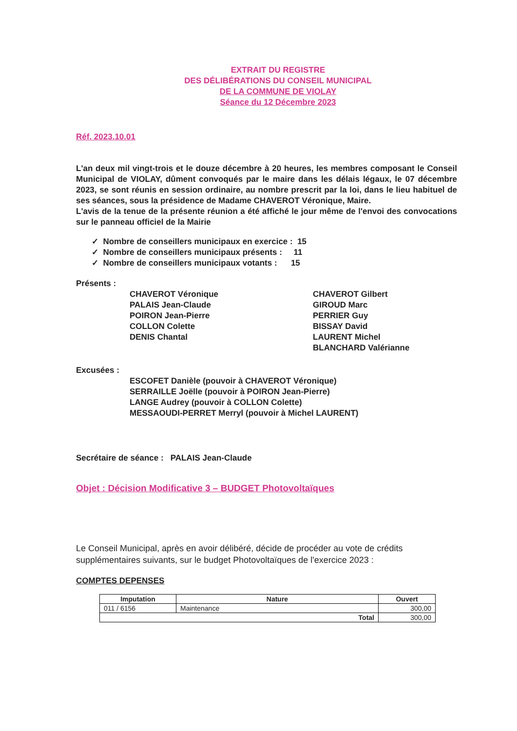EXTRAIT DU REGISTRE
DES DÉLIBÉRATIONS DU CONSEIL MUNICIPAL
DE LA COMMUNE DE VIOLAY
Séance du 12 Décembre 2023
Réf. 2023.10.01
L'an deux mil vingt-trois et le douze décembre à 20 heures, les membres composant le Conseil Municipal de VIOLAY, dûment convoqués par le maire dans les délais légaux, le 07 décembre 2023, se sont réunis en session ordinaire, au nombre prescrit par la loi, dans le lieu habituel de ses séances, sous la présidence de Madame CHAVEROT Véronique, Maire.
L'avis de la tenue de la présente réunion a été affiché le jour même de l'envoi des convocations sur le panneau officiel de la Mairie
✓ Nombre de conseillers municipaux en exercice : 15
✓ Nombre de conseillers municipaux présents : 11
✓ Nombre de conseillers municipaux votants : 15
Présents :
CHAVEROT Véronique
PALAIS Jean-Claude
POIRON Jean-Pierre
COLLON Colette
DENIS Chantal
CHAVEROT Gilbert
GIROUD Marc
PERRIER Guy
BISSAY David
LAURENT Michel
BLANCHARD Valérianne
Excusées :
ESCOFET Danièle (pouvoir à CHAVEROT Véronique)
SERRAILLE Joëlle (pouvoir à POIRON Jean-Pierre)
LANGE Audrey (pouvoir à COLLON Colette)
MESSAOUDI-PERRET Merryl (pouvoir à Michel LAURENT)
Secrétaire de séance : PALAIS Jean-Claude
Objet : Décision Modificative 3 – BUDGET Photovoltaïques
Le Conseil Municipal, après en avoir délibéré, décide de procéder au vote de crédits supplémentaires suivants, sur le budget Photovoltaïques de l'exercice 2023 :
COMPTES DEPENSES
| Imputation | Nature | Ouvert |
| --- | --- | --- |
| 011 / 6156 | Maintenance | 300,00 |
| Total | | 300,00 |